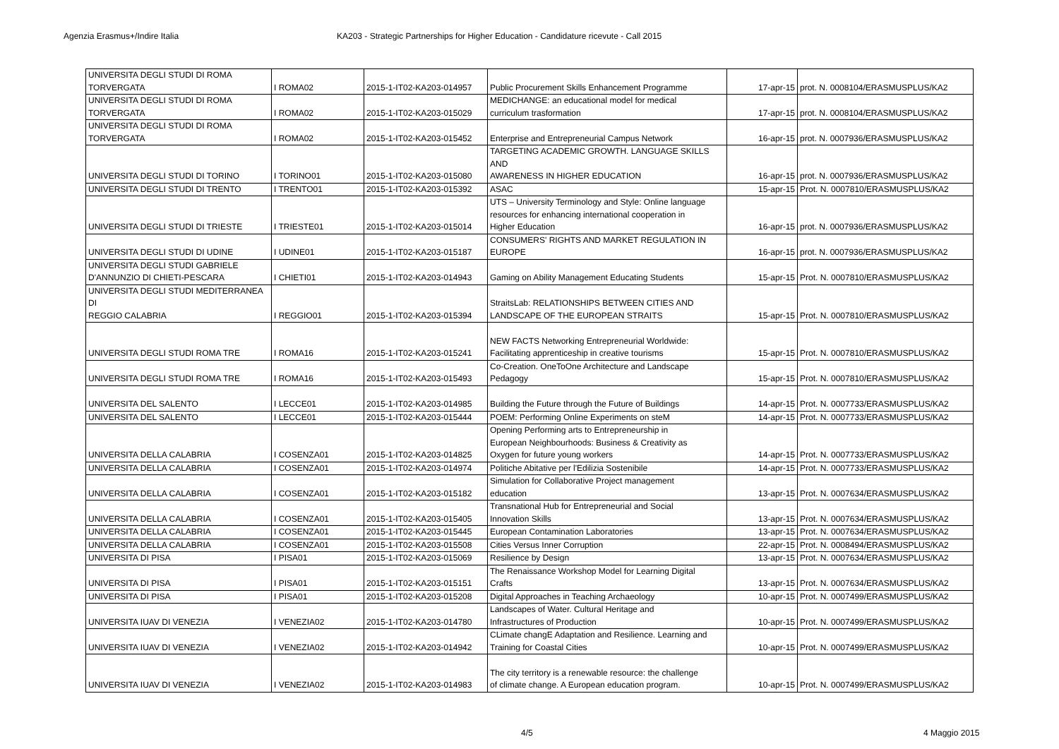Agenzia Erasmus+/Indire Italia KA203 - Strategic Partnerships for Higher Education - Candidature ricevute - Call 2015
| UNIVERSITA DEGLI STUDI DI ROMA TORVERGATA | I ROMA02 | 2015-1-IT02-KA203-014957 | Public Procurement Skills Enhancement Programme | 17-apr-15 | prot. N. 0008104/ERASMUSPLUS/KA2 |
| UNIVERSITA DEGLI STUDI DI ROMA TORVERGATA | I ROMA02 | 2015-1-IT02-KA203-015029 | MEDICHANGE: an educational model for medical curriculum trasformation | 17-apr-15 | prot. N. 0008104/ERASMUSPLUS/KA2 |
| UNIVERSITA DEGLI STUDI DI ROMA TORVERGATA | I ROMA02 | 2015-1-IT02-KA203-015452 | Enterprise and Entrepreneurial Campus Network | 16-apr-15 | prot. N. 0007936/ERASMUSPLUS/KA2 |
| UNIVERSITA DEGLI STUDI DI TORINO | I TORINO01 | 2015-1-IT02-KA203-015080 | TARGETING ACADEMIC GROWTH. LANGUAGE SKILLS AND AWARENESS IN HIGHER EDUCATION | 16-apr-15 | prot. N. 0007936/ERASMUSPLUS/KA2 |
| UNIVERSITA DEGLI STUDI DI TRENTO | I TRENTO01 | 2015-1-IT02-KA203-015392 | ASAC | 15-apr-15 | Prot. N. 0007810/ERASMUSPLUS/KA2 |
| UNIVERSITA DEGLI STUDI DI TRIESTE | I TRIESTE01 | 2015-1-IT02-KA203-015014 | UTS – University Terminology and Style: Online language resources for enhancing international cooperation in Higher Education | 16-apr-15 | prot. N. 0007936/ERASMUSPLUS/KA2 |
| UNIVERSITA DEGLI STUDI DI UDINE | I UDINE01 | 2015-1-IT02-KA203-015187 | CONSUMERS' RIGHTS AND MARKET REGULATION IN EUROPE | 16-apr-15 | prot. N. 0007936/ERASMUSPLUS/KA2 |
| UNIVERSITA DEGLI STUDI GABRIELE D'ANNUNZIO DI CHIETI-PESCARA | I CHIETI01 | 2015-1-IT02-KA203-014943 | Gaming on Ability Management Educating Students | 15-apr-15 | Prot. N. 0007810/ERASMUSPLUS/KA2 |
| UNIVERSITA DEGLI STUDI MEDITERRANEA DI REGGIO CALABRIA | I REGGIO01 | 2015-1-IT02-KA203-015394 | StraitsLab: RELATIONSHIPS BETWEEN CITIES AND LANDSCAPE OF THE EUROPEAN STRAITS | 15-apr-15 | Prot. N. 0007810/ERASMUSPLUS/KA2 |
| UNIVERSITA DEGLI STUDI ROMA TRE | I ROMA16 | 2015-1-IT02-KA203-015241 | NEW FACTS Networking Entrepreneurial Worldwide: Facilitating apprenticeship in creative tourisms | 15-apr-15 | Prot. N. 0007810/ERASMUSPLUS/KA2 |
| UNIVERSITA DEGLI STUDI ROMA TRE | I ROMA16 | 2015-1-IT02-KA203-015493 | Co-Creation. OneToOne Architecture and Landscape Pedagogy | 15-apr-15 | Prot. N. 0007810/ERASMUSPLUS/KA2 |
| UNIVERSITA DEL SALENTO | I LECCE01 | 2015-1-IT02-KA203-014985 | Building the Future through the Future of Buildings | 14-apr-15 | Prot. N. 0007733/ERASMUSPLUS/KA2 |
| UNIVERSITA DEL SALENTO | I LECCE01 | 2015-1-IT02-KA203-015444 | POEM: Performing Online Experiments on steM | 14-apr-15 | Prot. N. 0007733/ERASMUSPLUS/KA2 |
| UNIVERSITA DELLA CALABRIA | I COSENZA01 | 2015-1-IT02-KA203-014825 | Opening Performing arts to Entrepreneurship in European Neighbourhoods: Business & Creativity as Oxygen for future young workers | 14-apr-15 | Prot. N. 0007733/ERASMUSPLUS/KA2 |
| UNIVERSITA DELLA CALABRIA | I COSENZA01 | 2015-1-IT02-KA203-014974 | Politiche Abitative per l'Edilizia Sostenibile | 14-apr-15 | Prot. N. 0007733/ERASMUSPLUS/KA2 |
| UNIVERSITA DELLA CALABRIA | I COSENZA01 | 2015-1-IT02-KA203-015182 | Simulation for Collaborative Project management education | 13-apr-15 | Prot. N. 0007634/ERASMUSPLUS/KA2 |
| UNIVERSITA DELLA CALABRIA | I COSENZA01 | 2015-1-IT02-KA203-015405 | Transnational Hub for Entrepreneurial and Social Innovation Skills | 13-apr-15 | Prot. N. 0007634/ERASMUSPLUS/KA2 |
| UNIVERSITA DELLA CALABRIA | I COSENZA01 | 2015-1-IT02-KA203-015445 | European Contamination Laboratories | 13-apr-15 | Prot. N. 0007634/ERASMUSPLUS/KA2 |
| UNIVERSITA DELLA CALABRIA | I COSENZA01 | 2015-1-IT02-KA203-015508 | Cities Versus Inner Corruption | 22-apr-15 | Prot. N. 0008494/ERASMUSPLUS/KA2 |
| UNIVERSITA DI PISA | I PISA01 | 2015-1-IT02-KA203-015069 | Resilience by Design | 13-apr-15 | Prot. N. 0007634/ERASMUSPLUS/KA2 |
| UNIVERSITA DI PISA | I PISA01 | 2015-1-IT02-KA203-015151 | The Renaissance Workshop Model for Learning Digital Crafts | 13-apr-15 | Prot. N. 0007634/ERASMUSPLUS/KA2 |
| UNIVERSITA DI PISA | I PISA01 | 2015-1-IT02-KA203-015208 | Digital Approaches in Teaching Archaeology | 10-apr-15 | Prot. N. 0007499/ERASMUSPLUS/KA2 |
| UNIVERSITA IUAV DI VENEZIA | I VENEZIA02 | 2015-1-IT02-KA203-014780 | Landscapes of Water. Cultural Heritage and Infrastructures of Production | 10-apr-15 | Prot. N. 0007499/ERASMUSPLUS/KA2 |
| UNIVERSITA IUAV DI VENEZIA | I VENEZIA02 | 2015-1-IT02-KA203-014942 | CLimate changE Adaptation and Resilience. Learning and Training for Coastal Cities | 10-apr-15 | Prot. N. 0007499/ERASMUSPLUS/KA2 |
| UNIVERSITA IUAV DI VENEZIA | I VENEZIA02 | 2015-1-IT02-KA203-014983 | The city territory is a renewable resource: the challenge of climate change. A European education program. | 10-apr-15 | Prot. N. 0007499/ERASMUSPLUS/KA2 |
4/5 4 Maggio 2015